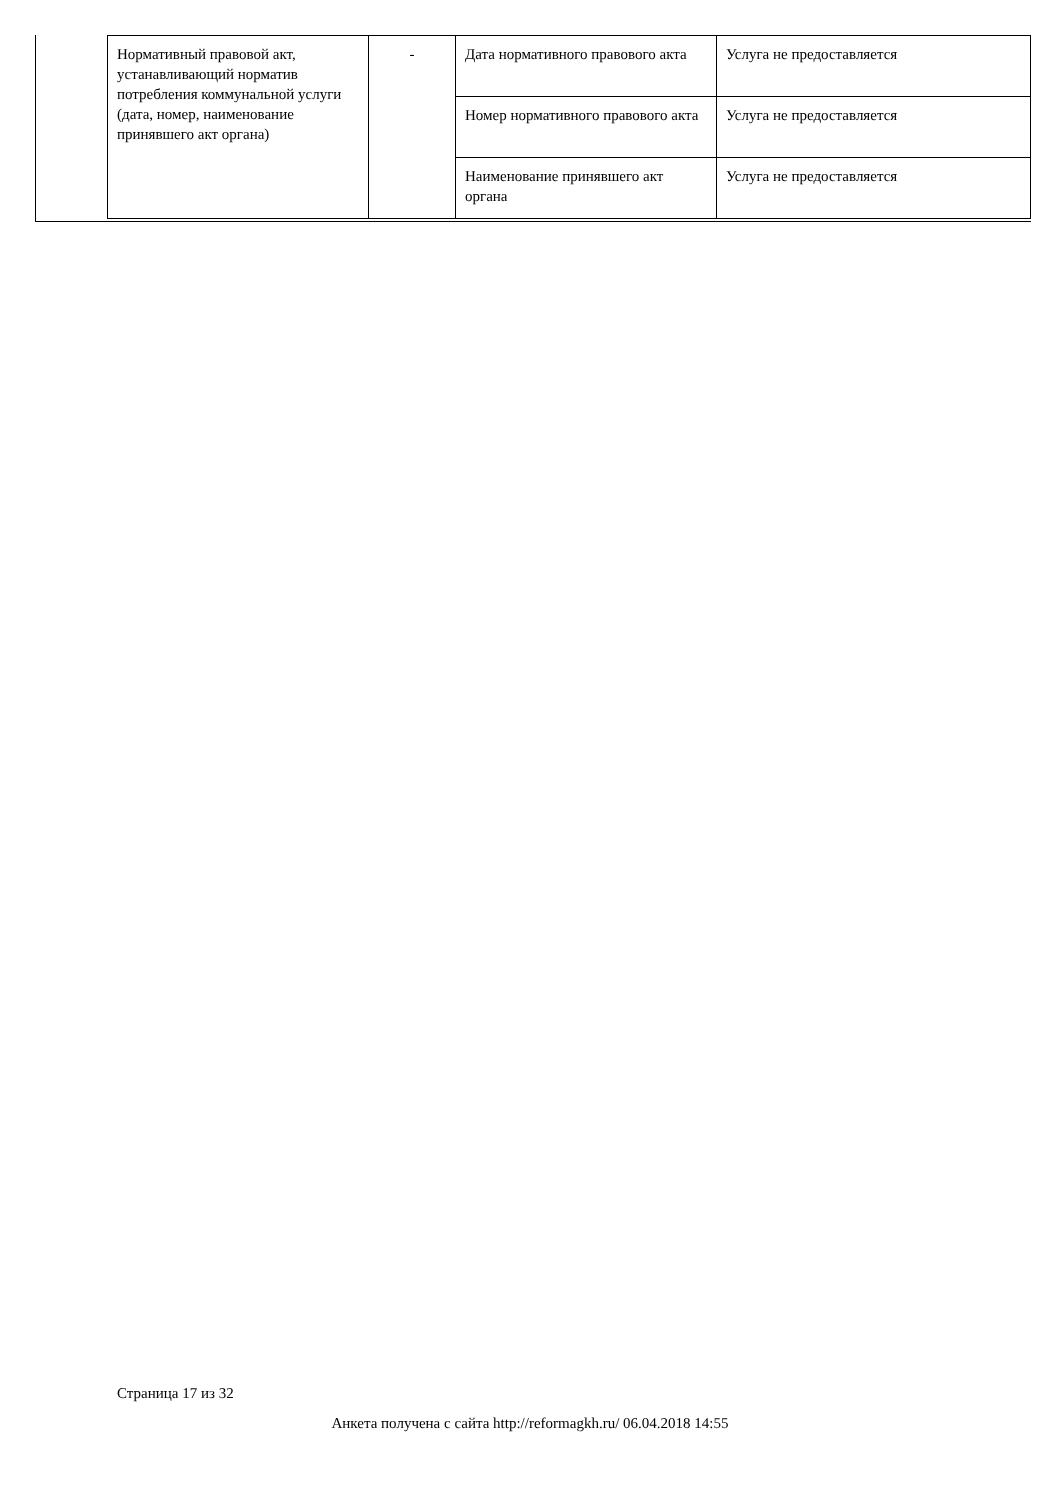| Нормативный правовой акт, устанавливающий норматив потребления коммунальной услуги (дата, номер, наименование принявшего акт органа) | - | Дата нормативного правового акта | Услуга не предоставляется |
| | | Номер нормативного правового акта | Услуга не предоставляется |
| | | Наименование принявшего акт органа | Услуга не предоставляется |
Страница 17 из 32
Анкета получена с сайта http://reformagkh.ru/ 06.04.2018 14:55